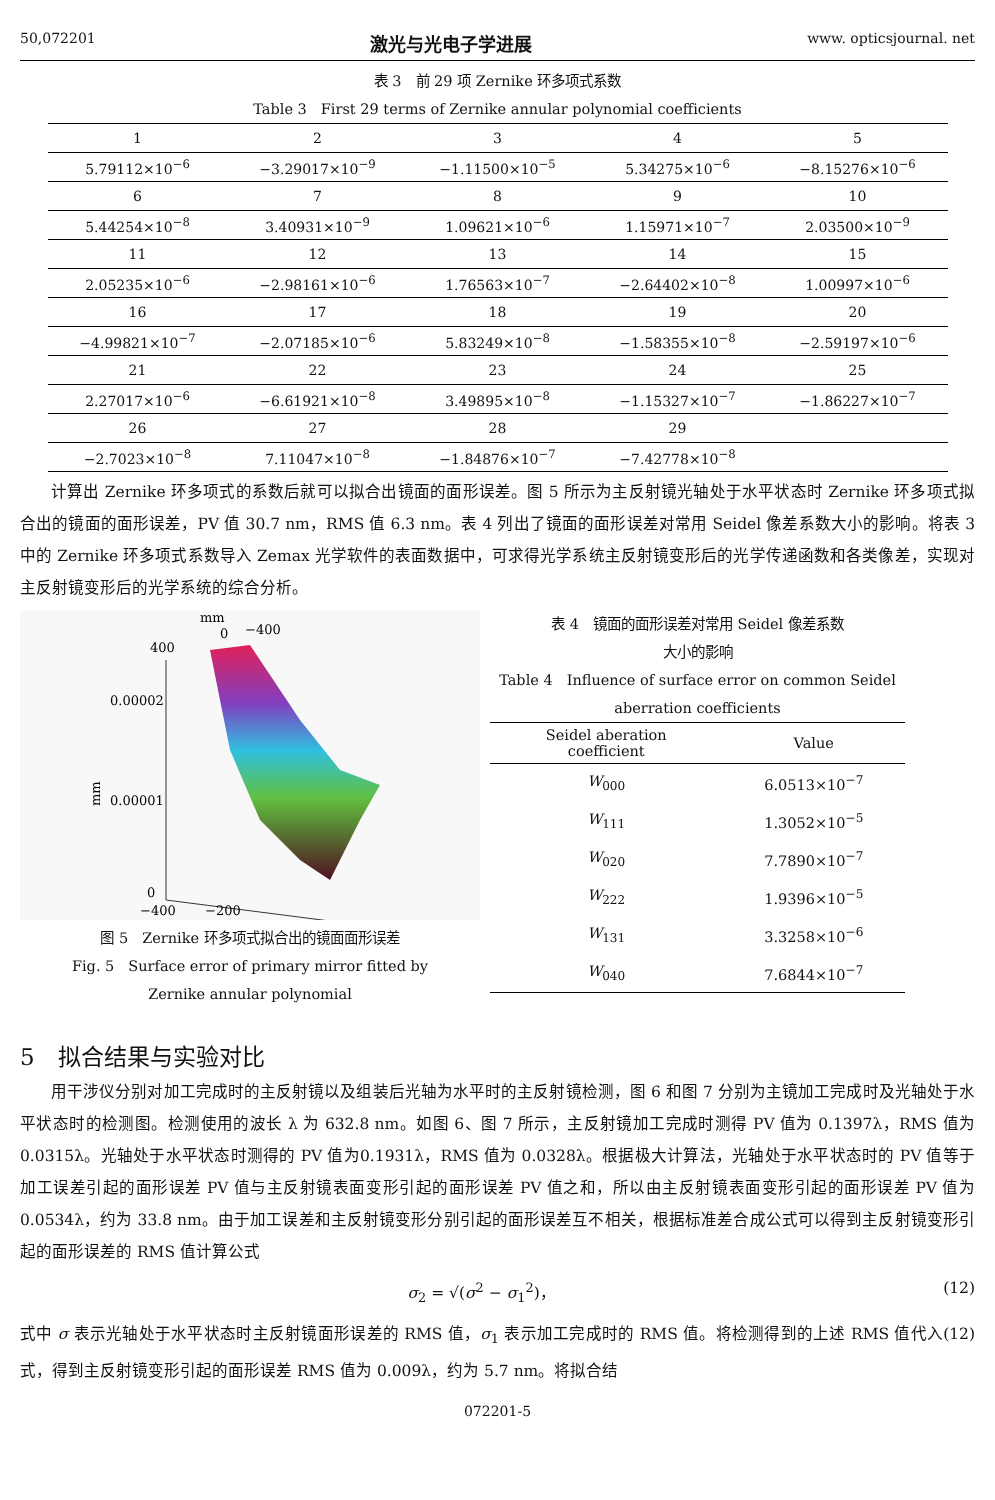50,072201 激光与光电子学进展 www. opticsjournal. net
表 3　前 29 项 Zernike 环多项式系数
Table 3　First 29 terms of Zernike annular polynomial coefficients
| 1 | 2 | 3 | 4 | 5 |
| 5.79112×10<sup>−6</sup> | −3.29017×10<sup>−9</sup> | −1.11500×10<sup>−5</sup> | 5.34275×10<sup>−6</sup> | −8.15276×10<sup>−6</sup> |
| 6 | 7 | 8 | 9 | 10 |
| 5.44254×10<sup>−8</sup> | 3.40931×10<sup>−9</sup> | 1.09621×10<sup>−6</sup> | 1.15971×10<sup>−7</sup> | 2.03500×10<sup>−9</sup> |
| 11 | 12 | 13 | 14 | 15 |
| 2.05235×10<sup>−6</sup> | −2.98161×10<sup>−6</sup> | 1.76563×10<sup>−7</sup> | −2.64402×10<sup>−8</sup> | 1.00997×10<sup>−6</sup> |
| 16 | 17 | 18 | 19 | 20 |
| −4.99821×10<sup>−7</sup> | −2.07185×10<sup>−6</sup> | 5.83249×10<sup>−8</sup> | −1.58355×10<sup>−8</sup> | −2.59197×10<sup>−6</sup> |
| 21 | 22 | 23 | 24 | 25 |
| 2.27017×10<sup>−6</sup> | −6.61921×10<sup>−8</sup> | 3.49895×10<sup>−8</sup> | −1.15327×10<sup>−7</sup> | −1.86227×10<sup>−7</sup> |
| 26 | 27 | 28 | 29 | |
| −2.7023×10<sup>−8</sup> | 7.11047×10<sup>−8</sup> | −1.84876×10<sup>−7</sup> | −7.42778×10<sup>−8</sup> | |
计算出 Zernike 环多项式的系数后就可以拟合出镜面的面形误差。图 5 所示为主反射镜光轴处于水平状态时 Zernike 环多项式拟合出的镜面的面形误差，PV 值 30.7 nm，RMS 值 6.3 nm。表 4 列出了镜面的面形误差对常用 Seidel 像差系数大小的影响。将表 3 中的 Zernike 环多项式系数导入 Zemax 光学软件的表面数据中，可求得光学系统主反射镜变形后的光学传递函数和各类像差，实现对主反射镜变形后的光学系统的综合分析。
mm
0
−400
400
0.00002
0.00001
0
mm
−400
−200
图 5　Zernike 环多项式拟合出的镜面面形误差
Fig. 5　Surface error of primary mirror fitted by
Zernike annular polynomial
表 4　镜面的面形误差对常用 Seidel 像差系数
大小的影响
Table 4　Influence of surface error on common Seidel aberration coefficients
| Seidel aberation coefficient | Value |
| --- | --- |
| W<sub>000</sub> | 6.0513×10<sup>−7</sup> |
| W<sub>111</sub> | 1.3052×10<sup>−5</sup> |
| W<sub>020</sub> | 7.7890×10<sup>−7</sup> |
| W<sub>222</sub> | 1.9396×10<sup>−5</sup> |
| W<sub>131</sub> | 3.3258×10<sup>−6</sup> |
| W<sub>040</sub> | 7.6844×10<sup>−7</sup> |
5　拟合结果与实验对比
用干涉仪分别对加工完成时的主反射镜以及组装后光轴为水平时的主反射镜检测，图 6 和图 7 分别为主镜加工完成时及光轴处于水平状态时的检测图。检测使用的波长 λ 为 632.8 nm。如图 6、图 7 所示，主反射镜加工完成时测得 PV 值为 0.1397λ，RMS 值为 0.0315λ。光轴处于水平状态时测得的 PV 值为0.1931λ，RMS 值为 0.0328λ。根据极大计算法，光轴处于水平状态时的 PV 值等于加工误差引起的面形误差 PV 值与主反射镜表面变形引起的面形误差 PV 值之和，所以由主反射镜表面变形引起的面形误差 PV 值为 0.0534λ，约为 33.8 nm。由于加工误差和主反射镜变形分别引起的面形误差互不相关，根据标准差合成公式可以得到主反射镜变形引起的面形误差的 RMS 值计算公式
σ<sub>2</sub> = √(σ<sup>2</sup> − σ<sub>1</sub><sup>2</sup>)， (12)
式中 σ 表示光轴处于水平状态时主反射镜面形误差的 RMS 值，σ<sub>1</sub> 表示加工完成时的 RMS 值。将检测得到的上述 RMS 值代入(12)式，得到主反射镜变形引起的面形误差 RMS 值为 0.009λ，约为 5.7 nm。将拟合结
072201-5